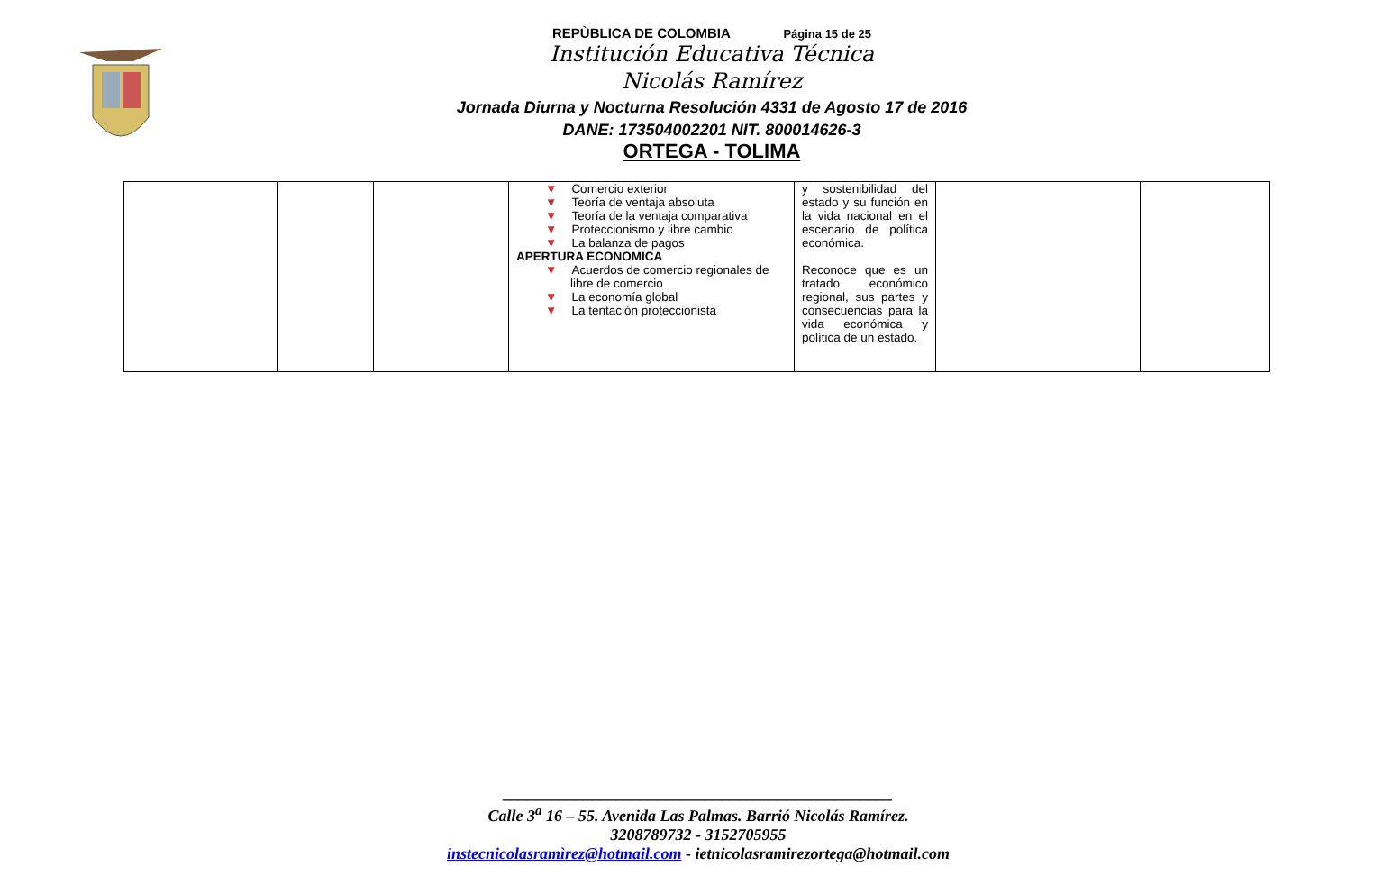REPÙBLICA DE COLOMBIA Página 15 de 25
Institución Educativa Técnica
Nicolás Ramírez
Jornada Diurna y Nocturna Resolución 4331 de Agosto 17 de 2016
DANE: 173504002201 NIT. 800014626-3
ORTEGA - TOLIMA
| | | | ▼ Comercio exterior ▼ Teoría de ventaja absoluta ▼ Teoría de la ventaja comparativa ▼ Proteccionismo y libre cambio ▼ La balanza de pagos APERTURA ECONOMICA ▼ Acuerdos de comercio regionales de libre de comercio ▼ La economía global ▼ La tentación proteccionista | y sostenibilidad del estado y su función en la vida nacional en el escenario de política económica. Reconoce que es un tratado económico regional, sus partes y consecuencias para la vida económica y política de un estado. | | |
________________________________________________
Calle 3<sup>a</sup> 16 – 55. Avenida Las Palmas. Barrió Nicolás Ramírez.
3208789732 - 3152705955
instecnicolasramìrez@hotmail.com - ietnicolasramirezortega@hotmail.com